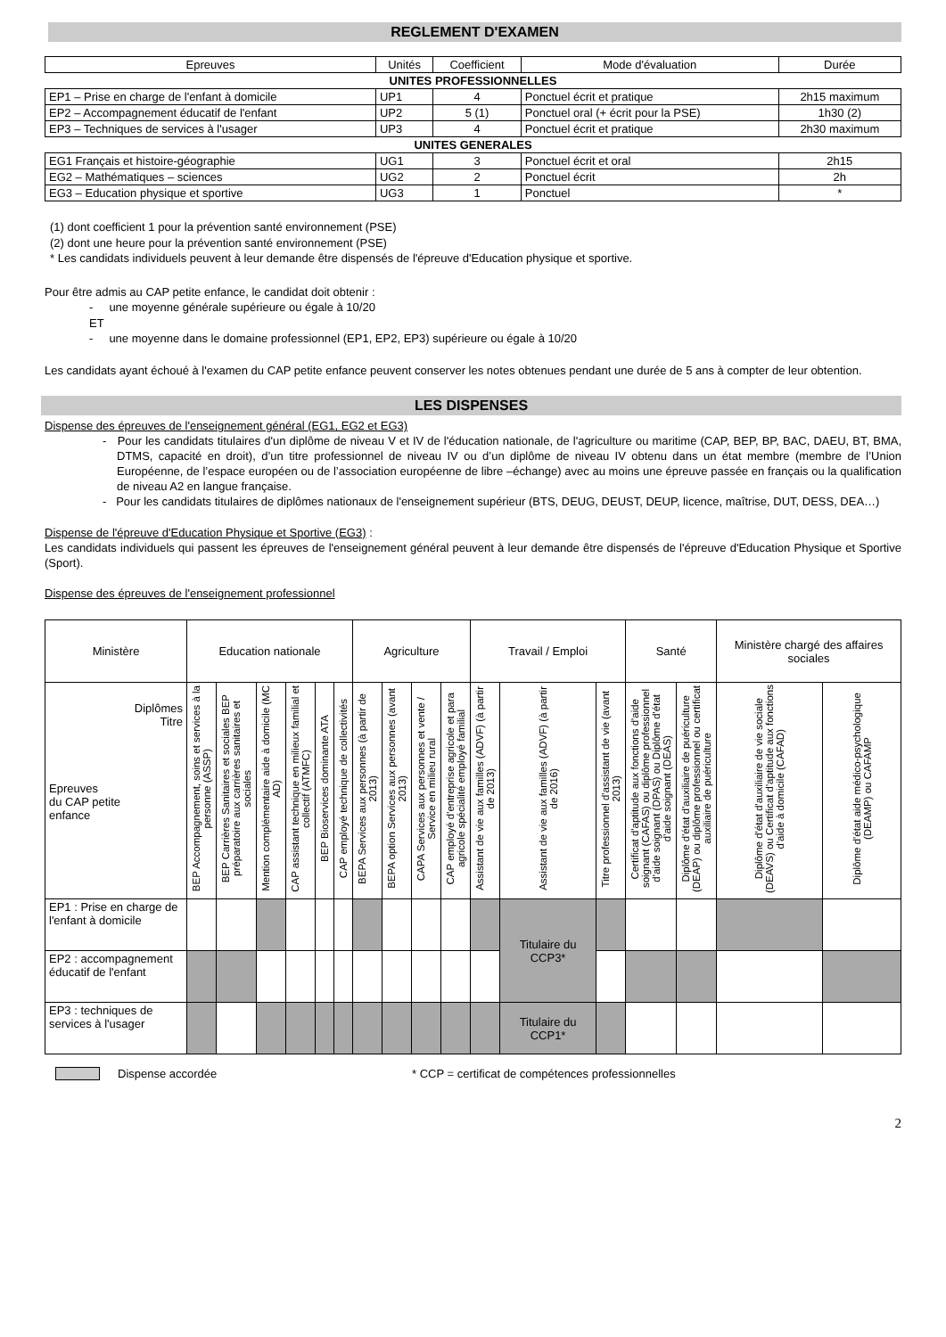REGLEMENT D'EXAMEN
| Epreuves | Unités | Coefficient | Mode d'évaluation | Durée |
| --- | --- | --- | --- | --- |
| UNITES PROFESSIONNELLES | | | | |
| EP1 – Prise en charge de l'enfant à domicile | UP1 | 4 | Ponctuel écrit et pratique | 2h15 maximum |
| EP2 – Accompagnement éducatif de l'enfant | UP2 | 5 (1) | Ponctuel oral (+ écrit pour la PSE) | 1h30 (2) |
| EP3 – Techniques de services à l'usager | UP3 | 4 | Ponctuel écrit et pratique | 2h30 maximum |
| UNITES GENERALES | | | | |
| EG1 Français et histoire-géographie | UG1 | 3 | Ponctuel écrit et oral | 2h15 |
| EG2 – Mathématiques – sciences | UG2 | 2 | Ponctuel écrit | 2h |
| EG3 – Education physique et sportive | UG3 | 1 | Ponctuel | * |
(1) dont coefficient 1 pour la prévention santé environnement (PSE)
(2) dont une heure pour la prévention santé environnement (PSE)
* Les candidats individuels peuvent à leur demande être dispensés de l'épreuve d'Education physique et sportive.
Pour être admis au CAP petite enfance, le candidat doit obtenir :
- une moyenne générale supérieure ou égale à 10/20
ET
- une moyenne dans le domaine professionnel (EP1, EP2, EP3) supérieure ou égale à 10/20
Les candidats ayant échoué à l'examen du CAP petite enfance peuvent conserver les notes obtenues pendant une durée de 5 ans à compter de leur obtention.
LES DISPENSES
Dispense des épreuves de l'enseignement général (EG1, EG2 et EG3)
- Pour les candidats titulaires d'un diplôme de niveau V et IV de l'éducation nationale, de l'agriculture ou maritime (CAP, BEP, BP, BAC, DAEU, BT, BMA, DTMS, capacité en droit), d’un titre professionnel de niveau IV ou d’un diplôme de niveau IV obtenu dans un état membre (membre de l’Union Européenne, de l’espace européen ou de l’association européenne de libre –échange) avec au moins une épreuve passée en français ou la qualification de niveau A2 en langue française.
- Pour les candidats titulaires de diplômes nationaux de l'enseignement supérieur (BTS, DEUG, DEUST, DEUP, licence, maîtrise, DUT, DESS, DEA…)
Dispense de l'épreuve d'Education Physique et Sportive (EG3) :
Les candidats individuels qui passent les épreuves de l'enseignement général peuvent à leur demande être dispensés de l'épreuve d'Education Physique et Sportive (Sport).
Dispense des épreuves de l'enseignement professionnel
| Ministère | Education nationale | | | | | | Agriculture | | | | Travail / Emploi | | | Santé | | Ministère chargé des affaires sociales | |
| Diplômes Titre Epreuves du CAP petite enfance | BEP Accompagnement, soins et services à la personne (ASSP) | BEP Carrières Sanitaires et sociales BEP préparatoire aux carrières sanitaires et sociales | Mention complémentaire aide à domicile (MC AD) | CAP assistant technique en milieux familial et collectif (ATMFC) | BEP Bioservices dominante ATA | CAP employé technique de collectivités | BEPA Services aux personnes (à partir de 2013) | BEPA option Services aux personnes (avant 2013) | CAPA Services aux personnes et vente / Service en milieu rural | CAP employé d'entreprise agricole et para agricole spécialité employé familial | Assistant de vie aux familles (ADVF) (à partir de 2013) | Assistant de vie aux familles (ADVF) (à partir de 2016) | Titre professionnel d'assistant de vie (avant 2013) | Certificat d'aptitude aux fonctions d'aide soignant (CAFAS) ou diplôme professionnel d'aide soignant (DPAS) ou Diplôme d'état d'aide soignant (DEAS) | Diplôme d'état d'auxiliaire de puériculture (DEAP) ou diplôme professionnel ou certificat auxiliaire de puériculture | Diplôme d'état d'auxiliaire de vie sociale (DEAVS) ou Certificat d'aptitude aux fonctions d'aide à domicile (CAFAD) | Diplôme d'état aide médico-psychologique (DEAMP) ou CAFAMP |
| EP1 : Prise en charge de l'enfant à domicile | | | | | | | | | | | | Titulaire du CCP3* | | | | | |
| EP2 : accompagnement éducatif de l'enfant | | | | | | | | | | | | | | | | | |
| EP3 : techniques de services à l'usager | | | | | | | | | | | | Titulaire du CCP1* | | | | | |
Dispense accordée * CCP = certificat de compétences professionnelles
2